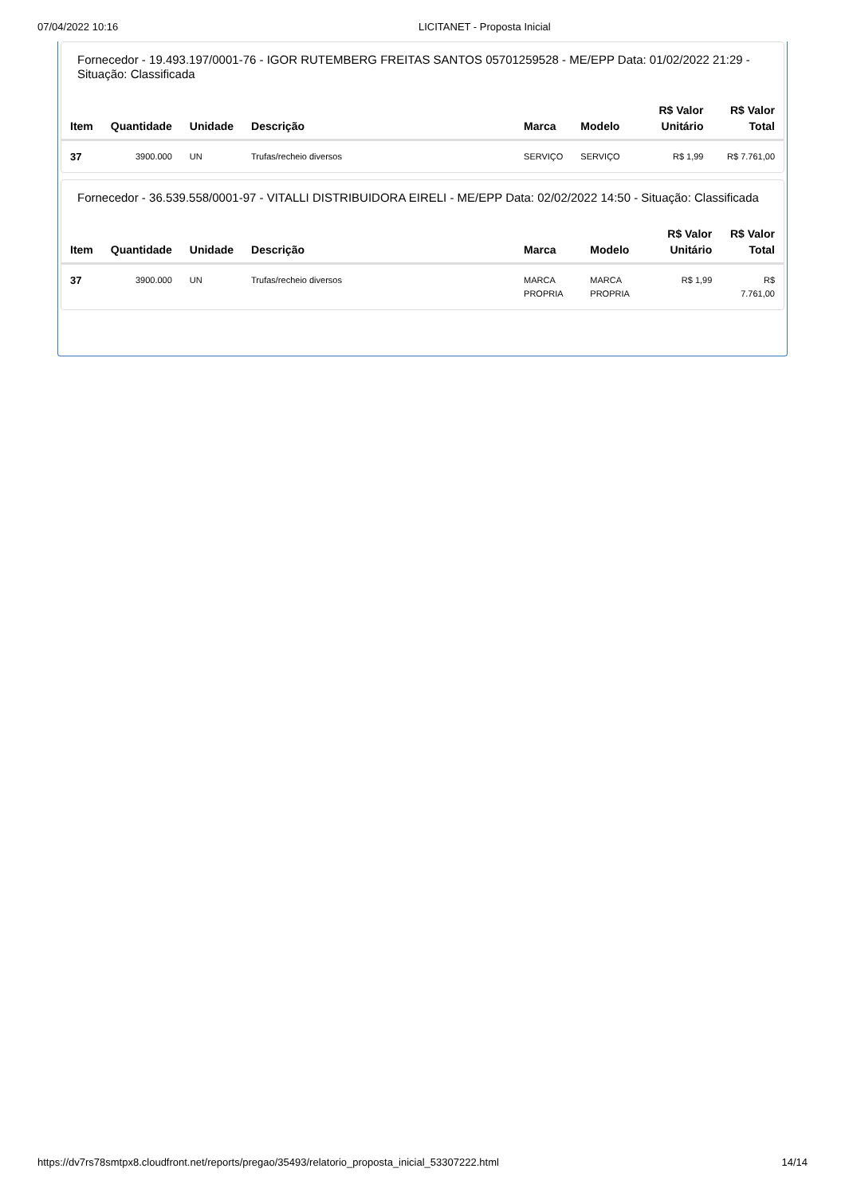07/04/2022 10:16 LICITANET - Proposta Inicial
Fornecedor - 19.493.197/0001-76 - IGOR RUTEMBERG FREITAS SANTOS 05701259528 - ME/EPP Data: 01/02/2022 21:29 - Situação: Classificada
| Item | Quantidade | Unidade | Descrição | Marca | Modelo | R$ Valor Unitário | R$ Valor Total |
| --- | --- | --- | --- | --- | --- | --- | --- |
| 37 | 3900.000 | UN | Trufas/recheio diversos | SERVIÇO | SERVIÇO | R$ 1,99 | R$ 7.761,00 |
Fornecedor - 36.539.558/0001-97 - VITALLI DISTRIBUIDORA EIRELI - ME/EPP Data: 02/02/2022 14:50 - Situação: Classificada
| Item | Quantidade | Unidade | Descrição | Marca | Modelo | R$ Valor Unitário | R$ Valor Total |
| --- | --- | --- | --- | --- | --- | --- | --- |
| 37 | 3900.000 | UN | Trufas/recheio diversos | MARCA PROPRIA | MARCA PROPRIA | R$ 1,99 | R$ 7.761,00 |
https://dv7rs78smtpx8.cloudfront.net/reports/pregao/35493/relatorio_proposta_inicial_53307222.html 14/14